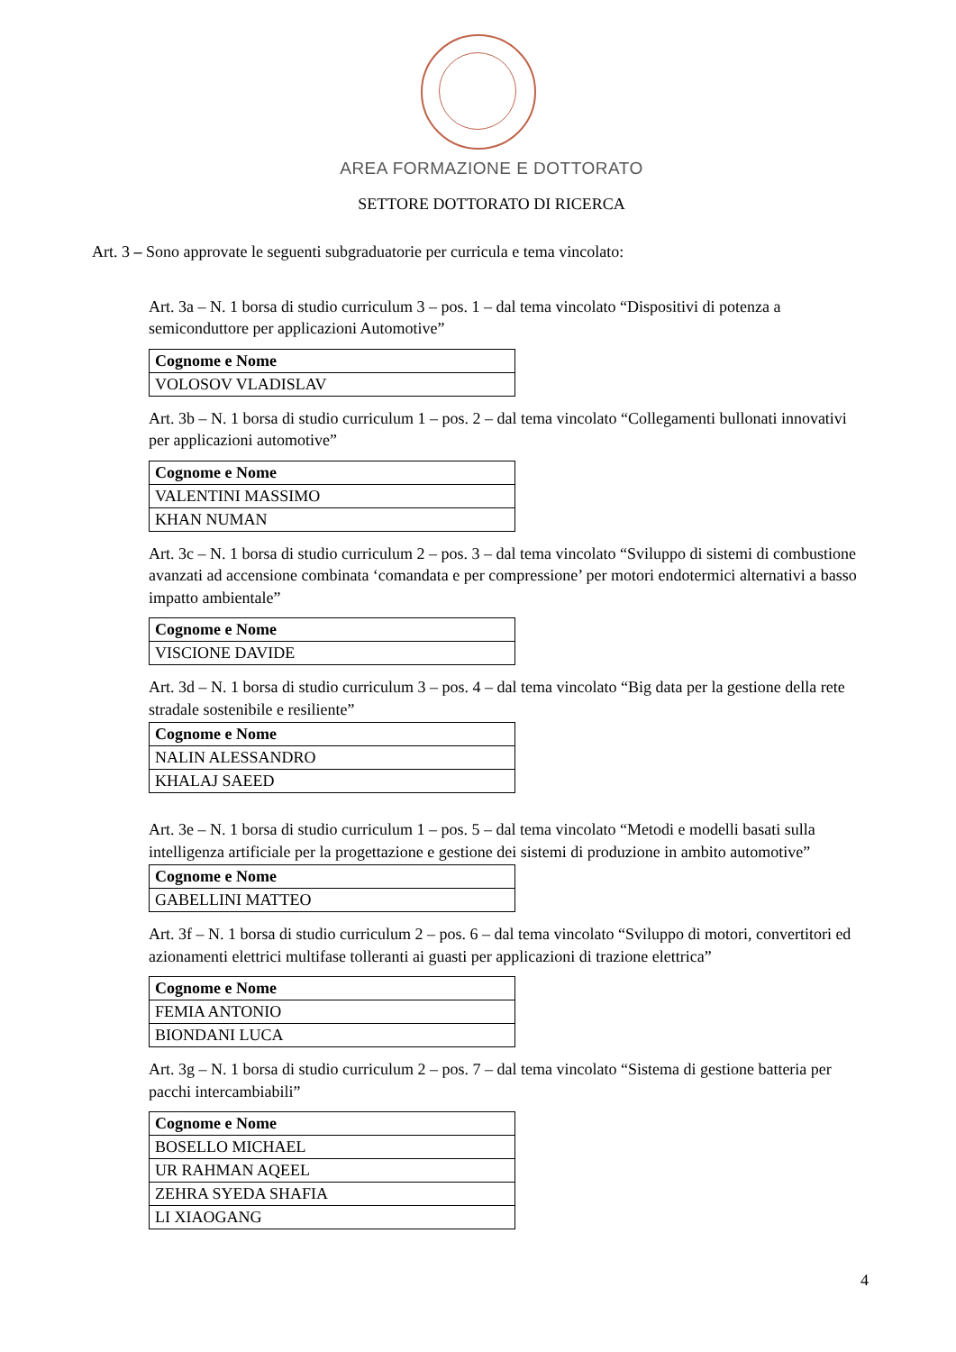AREA FORMAZIONE E DOTTORATO
SETTORE DOTTORATO DI RICERCA
Art. 3 – Sono approvate le seguenti subgraduatorie per curricula e tema vincolato:
Art. 3a – N. 1 borsa di studio curriculum 3 – pos. 1 – dal tema vincolato “Dispositivi di potenza a semiconduttore per applicazioni Automotive”
| Cognome e Nome |
| --- |
| VOLOSOV VLADISLAV |
Art. 3b – N. 1 borsa di studio curriculum 1 – pos. 2 – dal tema vincolato “Collegamenti bullonati innovativi per applicazioni automotive”
| Cognome e Nome |
| --- |
| VALENTINI MASSIMO |
| KHAN NUMAN |
Art. 3c – N. 1 borsa di studio curriculum 2 – pos. 3 – dal tema vincolato “Sviluppo di sistemi di combustione avanzati ad accensione combinata ‘comandata e per compressione’ per motori endotermici alternativi a basso impatto ambientale”
| Cognome e Nome |
| --- |
| VISCIONE DAVIDE |
Art. 3d – N. 1 borsa di studio curriculum 3 – pos. 4 – dal tema vincolato “Big data per la gestione della rete stradale sostenibile e resiliente”
| Cognome e Nome |
| --- |
| NALIN ALESSANDRO |
| KHALAJ SAEED |
Art. 3e – N. 1 borsa di studio curriculum 1 – pos. 5 – dal tema vincolato “Metodi e modelli basati sulla intelligenza artificiale per la progettazione e gestione dei sistemi di produzione in ambito automotive”
| Cognome e Nome |
| --- |
| GABELLINI MATTEO |
Art. 3f – N. 1 borsa di studio curriculum 2 – pos. 6 – dal tema vincolato “Sviluppo di motori, convertitori ed azionamenti elettrici multifase tolleranti ai guasti per applicazioni di trazione elettrica”
| Cognome e Nome |
| --- |
| FEMIA ANTONIO |
| BIONDANI LUCA |
Art. 3g – N. 1 borsa di studio curriculum 2 – pos. 7 – dal tema vincolato “Sistema di gestione batteria per pacchi intercambiabili”
| Cognome e Nome |
| --- |
| BOSELLO MICHAEL |
| UR RAHMAN AQEEL |
| ZEHRA SYEDA SHAFIA |
| LI XIAOGANG |
4